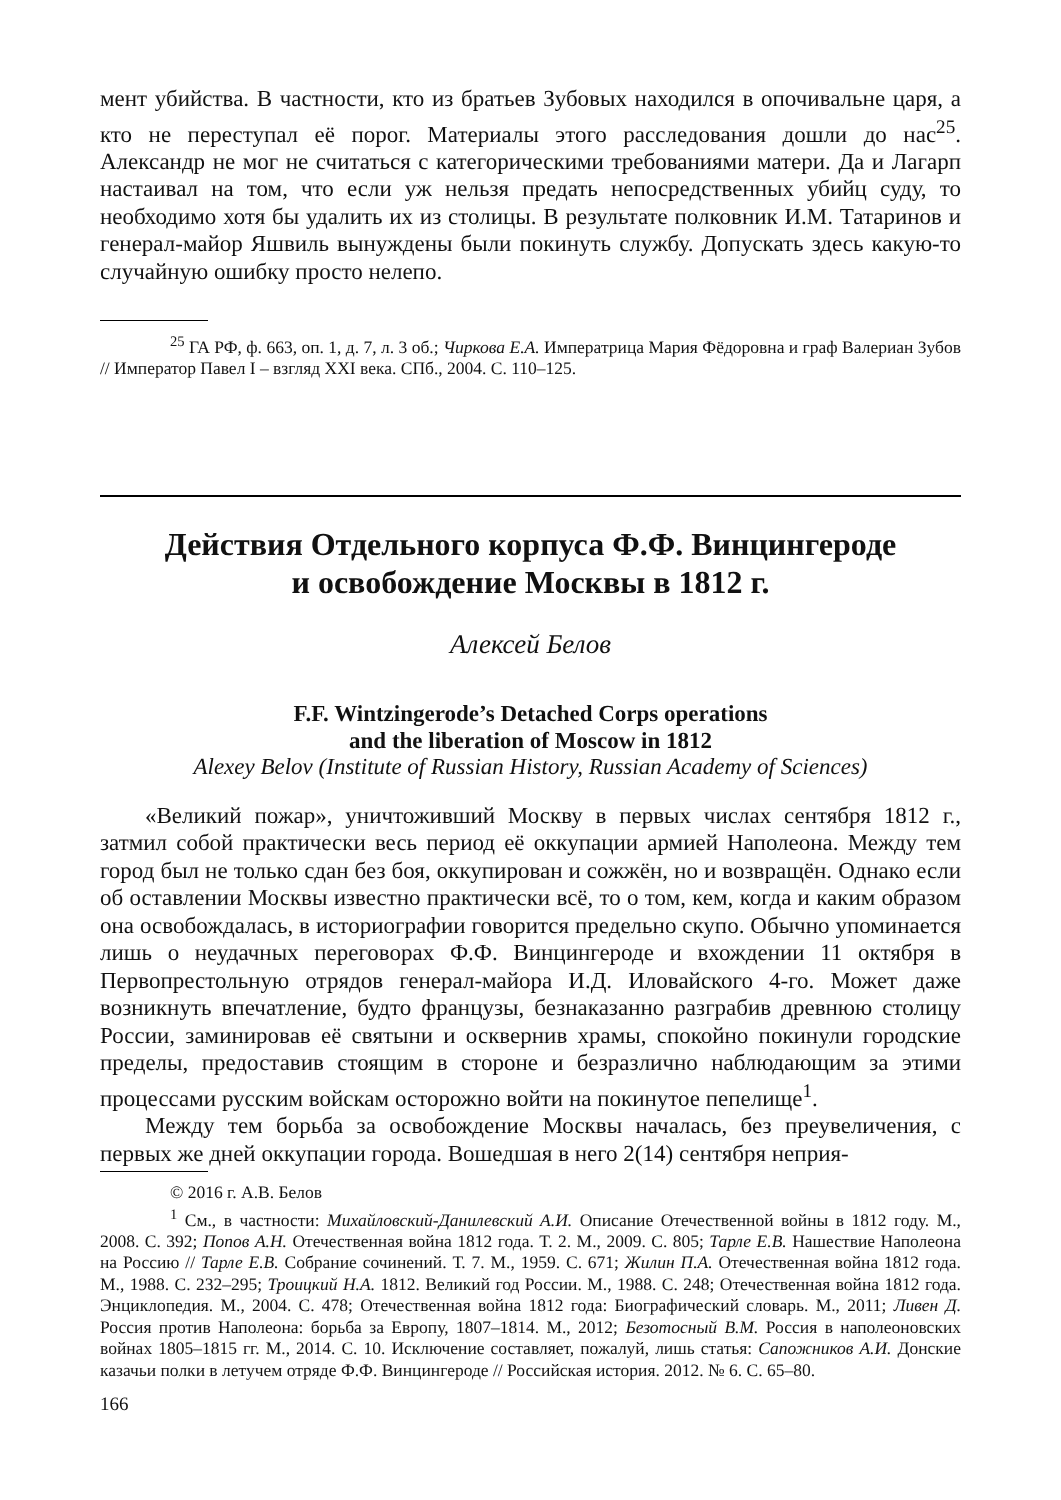мент убийства. В частности, кто из братьев Зубовых находился в опочивальне царя, а кто не переступал её порог. Материалы этого расследования дошли до нас<sup>25</sup>. Александр не мог не считаться с категорическими требованиями матери. Да и Лагарп настаивал на том, что если уж нельзя предать непосредственных убийц суду, то необходимо хотя бы удалить их из столицы. В результате полковник И.М. Татаринов и генерал-майор Яшвиль вынуждены были покинуть службу. Допускать здесь какую-то случайную ошибку просто нелепо.
<sup>25</sup> ГА РФ, ф. 663, оп. 1, д. 7, л. 3 об.; Чиркова Е.А. Императрица Мария Фёдоровна и граф Валериан Зубов // Император Павел I – взгляд XXI века. СПб., 2004. С. 110–125.
Действия Отдельного корпуса Ф.Ф. Винцингероде
и освобождение Москвы в 1812 г.
Алексей Белов
F.F. Wintzingerode’s Detached Corps operations
and the liberation of Moscow in 1812
Alexey Belov (Institute of Russian History, Russian Academy of Sciences)
«Великий пожар», уничтоживший Москву в первых числах сентября 1812 г., затмил собой практически весь период её оккупации армией Наполеона. Между тем город был не только сдан без боя, оккупирован и сожжён, но и возвращён. Однако если об оставлении Москвы известно практически всё, то о том, кем, когда и каким образом она освобождалась, в историографии говорится предельно скупо. Обычно упоминается лишь о неудачных переговорах Ф.Ф. Винцингероде и вхождении 11 октября в Первопрестольную отрядов генерал-майора И.Д. Иловайского 4-го. Может даже возникнуть впечатление, будто французы, безнаказанно разграбив древнюю столицу России, заминировав её святыни и осквернив храмы, спокойно покинули городские пределы, предоставив стоящим в стороне и безразлично наблюдающим за этими процессами русским войскам осторожно войти на покинутое пепелище<sup>1</sup>.
Между тем борьба за освобождение Москвы началась, без преувеличения, с первых же дней оккупации города. Вошедшая в него 2(14) сентября неприя-
© 2016 г. А.В. Белов
<sup>1</sup> См., в частности: Михайловский-Данилевский А.И. Описание Отечественной войны в 1812 году. М., 2008. С. 392; Попов А.Н. Отечественная война 1812 года. Т. 2. М., 2009. С. 805; Тарле Е.В. Нашествие Наполеона на Россию // Тарле Е.В. Собрание сочинений. Т. 7. М., 1959. С. 671; Жилин П.А. Отечественная война 1812 года. М., 1988. С. 232–295; Троицкий Н.А. 1812. Великий год России. М., 1988. С. 248; Отечественная война 1812 года. Энциклопедия. М., 2004. С. 478; Отечественная война 1812 года: Биографический словарь. М., 2011; Ливен Д. Россия против Наполеона: борьба за Европу, 1807–1814. М., 2012; Безотосный В.М. Россия в наполеоновских войнах 1805–1815 гг. М., 2014. С. 10. Исключение составляет, пожалуй, лишь статья: Сапожников А.И. Донские казачьи полки в летучем отряде Ф.Ф. Винцингероде // Российская история. 2012. № 6. С. 65–80.
166